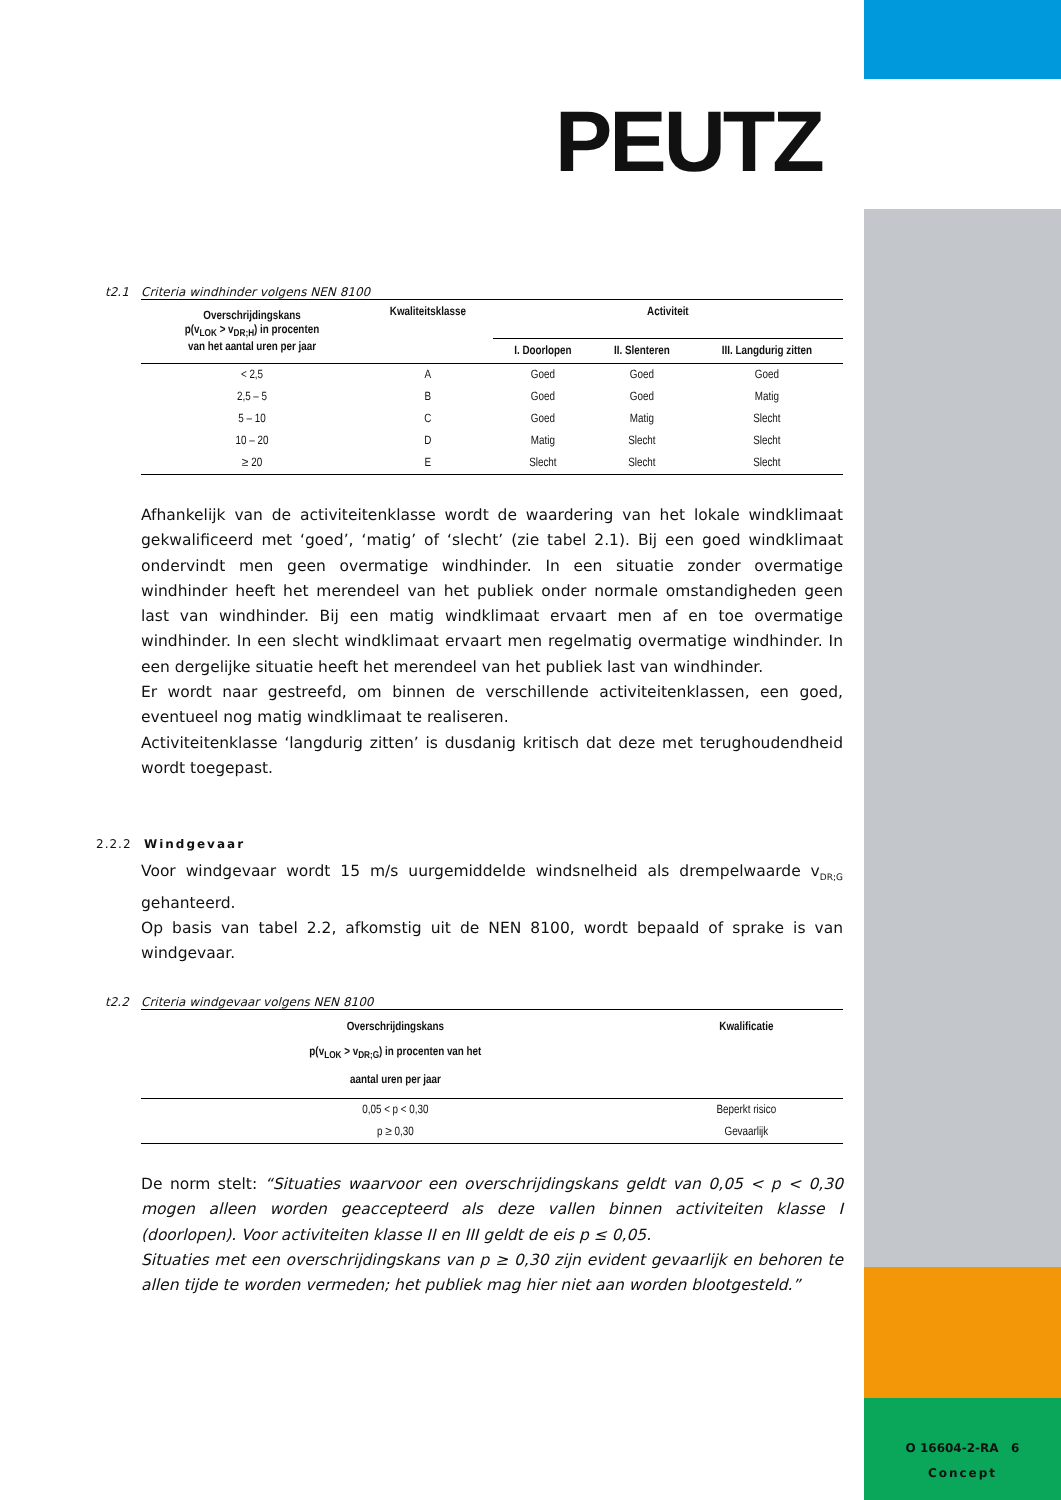O 16604-2-RA 6
Concept
PEUTZ
t2.1 Criteria windhinder volgens NEN 8100
| Overschrijdingskans p(v<sub>LOK</sub> > v<sub>DR;H</sub>) in procenten van het aantal uren per jaar | Kwaliteitsklasse | Activiteit | | |
| --- | --- | --- | --- | --- |
| | | I. Doorlopen | II. Slenteren | III. Langdurig zitten |
| < 2,5 | A | Goed | Goed | Goed |
| 2,5 – 5 | B | Goed | Goed | Matig |
| 5 – 10 | C | Goed | Matig | Slecht |
| 10 – 20 | D | Matig | Slecht | Slecht |
| ≥ 20 | E | Slecht | Slecht | Slecht |
Afhankelijk van de activiteitenklasse wordt de waardering van het lokale windklimaat gekwalificeerd met ‘goed’, ‘matig’ of ‘slecht’ (zie tabel 2.1). Bij een goed windklimaat ondervindt men geen overmatige windhinder. In een situatie zonder overmatige windhinder heeft het merendeel van het publiek onder normale omstandigheden geen last van windhinder. Bij een matig windklimaat ervaart men af en toe overmatige windhinder. In een slecht windklimaat ervaart men regelmatig overmatige windhinder. In een dergelijke situatie heeft het merendeel van het publiek last van windhinder.
Er wordt naar gestreefd, om binnen de verschillende activiteitenklassen, een goed, eventueel nog matig windklimaat te realiseren.
Activiteitenklasse ‘langdurig zitten’ is dusdanig kritisch dat deze met terughoudendheid wordt toegepast.
2.2.2 Windgevaar
Voor windgevaar wordt 15 m/s uurgemiddelde windsnelheid als drempelwaarde v<sub>DR;G</sub> gehanteerd.
Op basis van tabel 2.2, afkomstig uit de NEN 8100, wordt bepaald of sprake is van windgevaar.
t2.2 Criteria windgevaar volgens NEN 8100
| Overschrijdingskans p(v<sub>LOK</sub> > v<sub>DR;G</sub>) in procenten van het aantal uren per jaar | Kwalificatie |
| --- | --- |
| 0,05 < p < 0,30 | Beperkt risico |
| p ≥ 0,30 | Gevaarlijk |
De norm stelt: “Situaties waarvoor een overschrijdingskans geldt van 0,05 < p < 0,30 mogen alleen worden geaccepteerd als deze vallen binnen activiteiten klasse I (doorlopen). Voor activiteiten klasse II en III geldt de eis p ≤ 0,05.
Situaties met een overschrijdingskans van p ≥ 0,30 zijn evident gevaarlijk en behoren te allen tijde te worden vermeden; het publiek mag hier niet aan worden blootgesteld.”